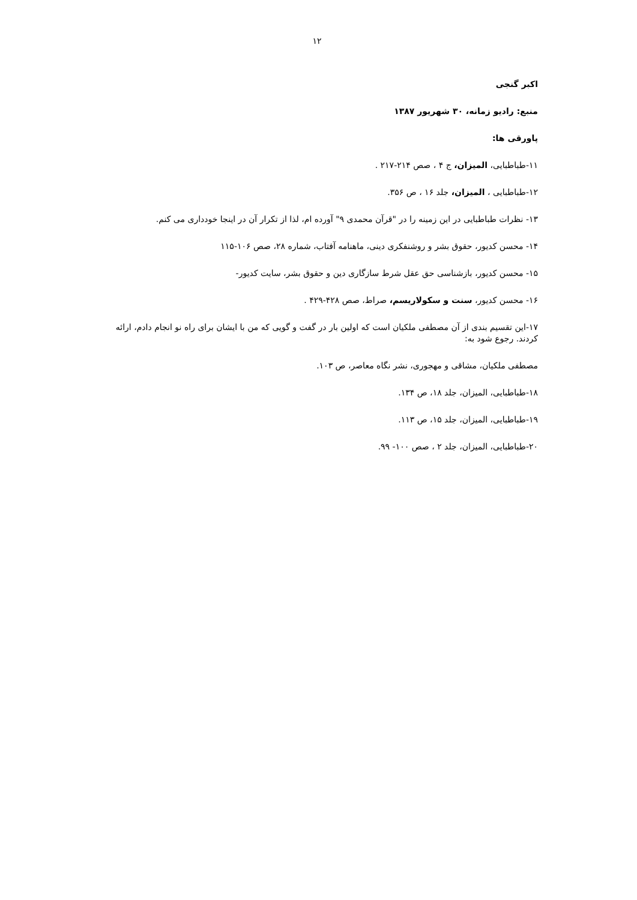۱۲
اکبر گنجی
منبع: رادیو زمانه، ۳۰ شهریور ۱۳۸۷
پاورقی ها:
۱۱-طباطبایی، المیزان، ج ۴ ، صص ۲۱۴-۲۱۷ .
۱۲-طباطبایی ، المیزان، جلد ۱۶ ، ص ۳۵۶.
۱۳- نظرات طباطبایی در این زمینه را در "قرآن محمدی ۹" آورده ام، لذا از تکرار آن در اینجا خودداری می کنم.
۱۴- محسن کدیور، حقوق بشر و روشنفکری دینی، ماهنامه آفتاب، شماره ۲۸، صص ۱۰۶-۱۱۵
۱۵- محسن کدیور، بازشناسی حق عقل شرط سازگاری دین و حقوق بشر، سایت کدیور-
۱۶- محسن کدیور، سنت و سکولاریسم، صراط، صص ۴۲۸-۴۲۹ .
۱۷-این تقسیم بندی از آن مصطفی ملکیان است که اولین بار در گفت و گویی که من با ایشان برای راه نو انجام دادم، ارائه کردند. رجوع شود به:
مصطفی ملکیان، مشاقی و مهجوری، نشر نگاه معاصر، ص ۱۰۳.
۱۸-طباطبایی، المیزان، جلد ۱۸، ص ۱۳۴.
۱۹-طباطبایی، المیزان، جلد ۱۵، ص ۱۱۳.
۲۰-طباطبایی، المیزان، جلد ۲ ، صص ۱۰۰- ۹۹.